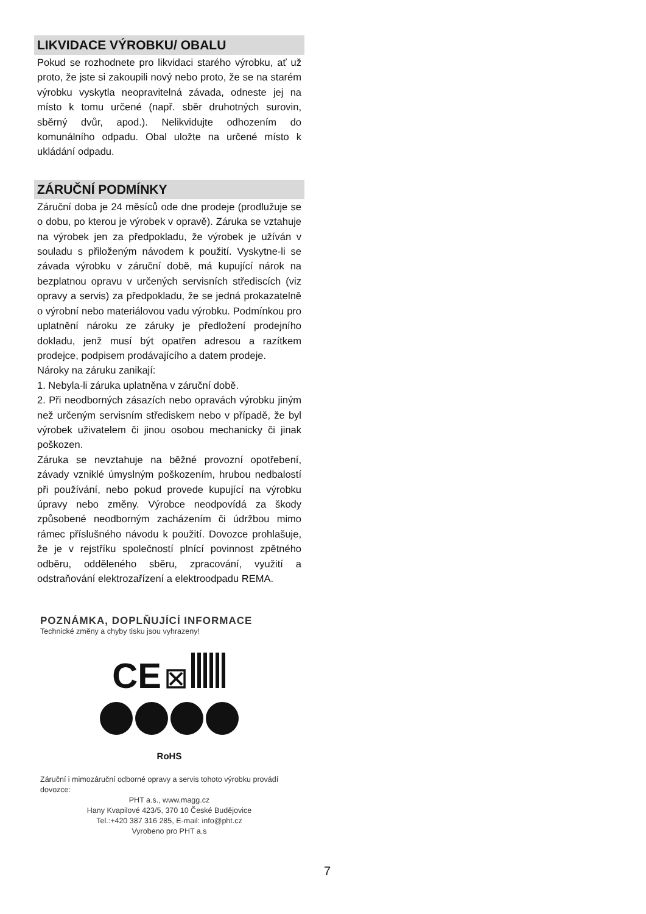LIKVIDACE VÝROBKU/ OBALU
Pokud se rozhodnete pro likvidaci starého výrobku, ať už proto, že jste si zakoupili nový nebo proto, že se na starém výrobku vyskytla neopravitelná závada, odneste jej na místo k tomu určené (např. sběr druhotných surovin, sběrný dvůr, apod.). Nelikvidujte odhozením do komunálního odpadu. Obal uložte na určené místo k ukládání odpadu.
ZÁRUČNÍ PODMÍNKY
Záruční doba je 24 měsíců ode dne prodeje (prodlužuje se o dobu, po kterou je výrobek v opravě). Záruka se vztahuje na výrobek jen za předpokladu, že výrobek je užíván v souladu s přiloženým návodem k použití. Vyskytne-li se závada výrobku v záruční době, má kupující nárok na bezplatnou opravu v určených servisních střediscích (viz opravy a servis) za předpokladu, že se jedná prokazatelně o výrobní nebo materiálovou vadu výrobku. Podmínkou pro uplatnění nároku ze záruky je předložení prodejního dokladu, jenž musí být opatřen adresou a razítkem prodejce, podpisem prodávajícího a datem prodeje.
Nároky na záruku zanikají:
1. Nebyla-li záruka uplatněna v záruční době.
2. Při neodborných zásazích nebo opravách výrobku jiným než určeným servisním střediskem nebo v případě, že byl výrobek uživatelem či jinou osobou mechanicky či jinak poškozen.
Záruka se nevztahuje na běžné provozní opotřebení, závady vzniklé úmyslným poškozením, hrubou nedbalostí při používání, nebo pokud provede kupující na výrobku úpravy nebo změny. Výrobce neodpovídá za škody způsobené neodborným zacházením či údržbou mimo rámec příslušného návodu k použití. Dovozce prohlašuje, že je v rejstříku společností plnící povinnost zpětného odběru, odděleného sběru, zpracování, využití a odstraňování elektrozařízení a elektroodpadu REMA.
POZNÁMKA, DOPLŇUJÍCÍ INFORMACE
Technické změny a chyby tisku jsou vyhrazeny!
CE ⊠
RoHS
Záruční i mimozáruční odborné opravy a servis tohoto výrobku provádí dovozce:
PHT a.s., www.magg.cz
Hany Kvapilové 423/5, 370 10 České Budějovice
Tel.:+420 387 316 285, E-mail: info@pht.cz
Vyrobeno pro PHT a.s
7